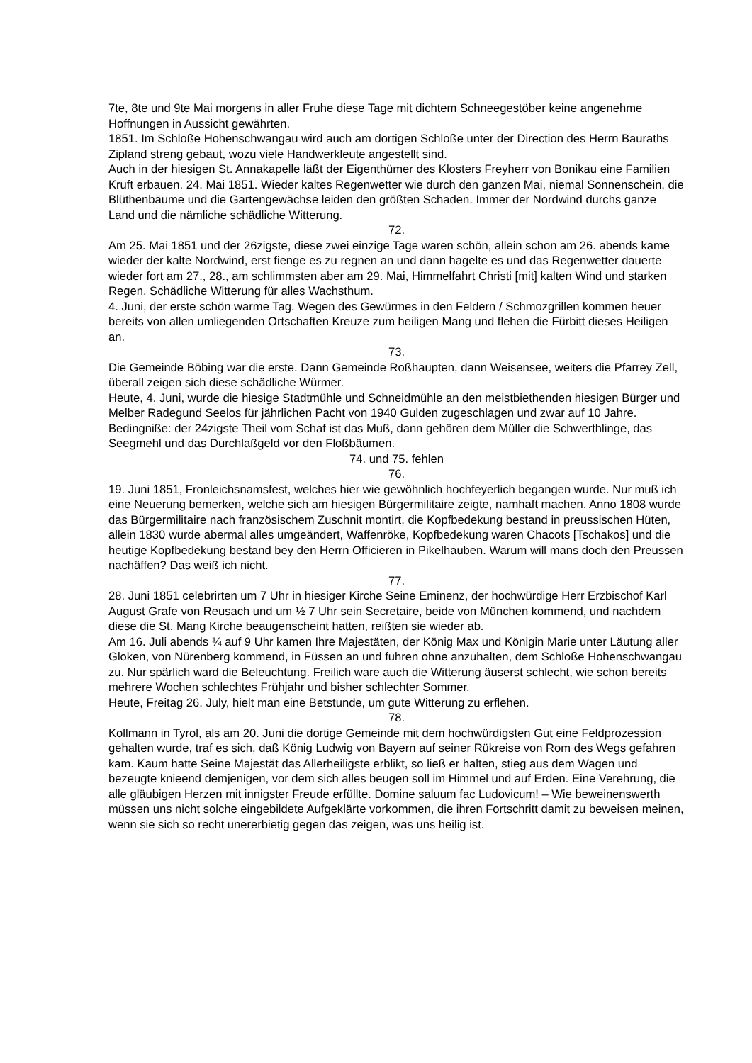7te, 8te und 9te Mai morgens in aller Fruhe diese Tage mit dichtem Schneegestöber keine angenehme Hoffnungen in Aussicht gewährten.
1851. Im Schloße Hohenschwangau wird auch am dortigen Schloße unter der Direction des Herrn Bauraths Zipland streng gebaut, wozu viele Handwerkleute angestellt sind.
Auch in der hiesigen St. Annakapelle läßt der Eigenthümer des Klosters Freyherr von Bonikau eine Familien Kruft erbauen. 24. Mai 1851. Wieder kaltes Regenwetter wie durch den ganzen Mai, niemal Sonnenschein, die Blüthenbäume und die Gartengewächse leiden den größten Schaden. Immer der Nordwind durchs ganze Land und die nämliche schädliche Witterung.
72.
Am 25. Mai 1851 und der 26zigste, diese zwei einzige Tage waren schön, allein schon am 26. abends kame wieder der kalte Nordwind, erst fienge es zu regnen an und dann hagelte es und das Regenwetter dauerte wieder fort am 27., 28., am schlimmsten aber am 29. Mai, Himmelfahrt Christi [mit] kalten Wind und starken Regen. Schädliche Witterung für alles Wachsthum.
4. Juni, der erste schön warme Tag. Wegen des Gewürmes in den Feldern / Schmozgrillen kommen heuer bereits von allen umliegenden Ortschaften Kreuze zum heiligen Mang und flehen die Fürbitt dieses Heiligen an.
73.
Die Gemeinde Böbing war die erste. Dann Gemeinde Roßhaupten, dann Weisensee, weiters die Pfarrey Zell, überall zeigen sich diese schädliche Würmer.
Heute, 4. Juni, wurde die hiesige Stadtmühle und Schneidmühle an den meistbiethenden hiesigen Bürger und Melber Radegund Seelos für jährlichen Pacht von 1940 Gulden zugeschlagen und zwar auf 10 Jahre. Bedingniße: der 24zigste Theil vom Schaf ist das Muß, dann gehören dem Müller die Schwerthlinge, das Seegmehl und das Durchlaßgeld vor den Floßbäumen.
74. und 75. fehlen
76.
19. Juni 1851, Fronleichsnamsfest, welches hier wie gewöhnlich hochfeyerlich begangen wurde. Nur muß ich eine Neuerung bemerken, welche sich am hiesigen Bürgermilitaire zeigte, namhaft machen. Anno 1808 wurde das Bürgermilitaire nach französischem Zuschnit montirt, die Kopfbedekung bestand in preussischen Hüten, allein 1830 wurde abermal alles umgeändert, Waffenröke, Kopfbedekung waren Chacots [Tschakos] und die heutige Kopfbedekung bestand bey den Herrn Officieren in Pikelhauben. Warum will mans doch den Preussen nachäffen? Das weiß ich nicht.
77.
28. Juni 1851 celebrirten um 7 Uhr in hiesiger Kirche Seine Eminenz, der hochwürdige Herr Erzbischof Karl August Grafe von Reusach und um ½ 7 Uhr sein Secretaire, beide von München kommend, und nachdem diese die St. Mang Kirche beaugenscheint hatten, reißten sie wieder ab.
Am 16. Juli abends ¾ auf 9 Uhr kamen Ihre Majestäten, der König Max und Königin Marie unter Läutung aller Gloken, von Nürenberg kommend, in Füssen an und fuhren ohne anzuhalten, dem Schloße Hohenschwangau zu. Nur spärlich ward die Beleuchtung. Freilich ware auch die Witterung äuserst schlecht, wie schon bereits mehrere Wochen schlechtes Frühjahr und bisher schlechter Sommer.
Heute, Freitag 26. July, hielt man eine Betstunde, um gute Witterung zu erflehen.
78.
Kollmann in Tyrol, als am 20. Juni die dortige Gemeinde mit dem hochwürdigsten Gut eine Feldprozession gehalten wurde, traf es sich, daß König Ludwig von Bayern auf seiner Rükreise von Rom des Wegs gefahren kam. Kaum hatte Seine Majestät das Allerheiligste erblikt, so ließ er halten, stieg aus dem Wagen und bezeugte knieend demjenigen, vor dem sich alles beugen soll im Himmel und auf Erden. Eine Verehrung, die alle gläubigen Herzen mit innigster Freude erfüllte. Domine saluum fac Ludovicum! – Wie beweinenswerth müssen uns nicht solche eingebildete Aufgeklärte vorkommen, die ihren Fortschritt damit zu beweisen meinen, wenn sie sich so recht unererbietig gegen das zeigen, was uns heilig ist.